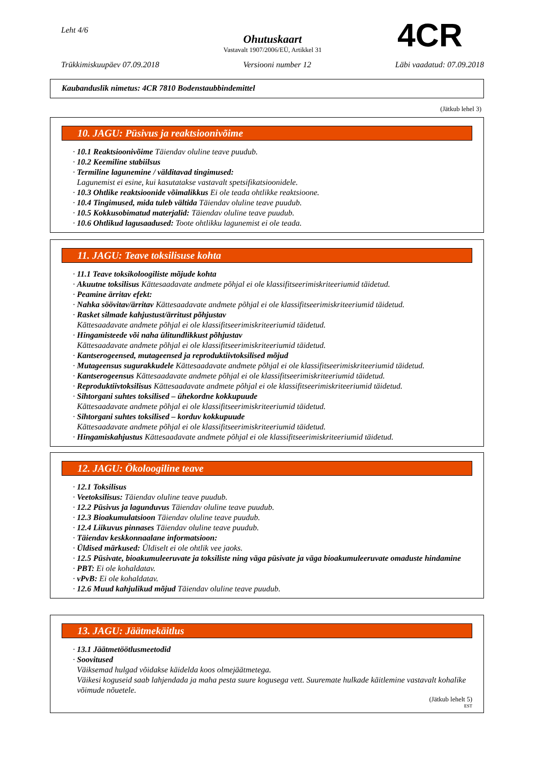Leht 4/6
Ohutuskaart
Vastavalt 1907/2006/EÜ, Artikkel 31
4CR
Trükkimiskuupäev 07.09.2018 Versiooni number 12 Läbi vaadatud: 07.09.2018
Kaubanduslik nimetus: 4CR 7810 Bodenstaubbindemittel
(Jätkub lehel 3)
10. JAGU: Püsivus ja reaktsioonivõime
· 10.1 Reaktsioonivõime Täiendav oluline teave puudub.
· 10.2 Keemiline stabiilsus
· Termiline lagunemine / välditavad tingimused:
Lagunemist ei esine, kui kasutatakse vastavalt spetsifikatsioonidele.
· 10.3 Ohtlike reaktsioonide võimalikkus Ei ole teada ohtlikke reaktsioone.
· 10.4 Tingimused, mida tuleb vältida Täiendav oluline teave puudub.
· 10.5 Kokkusobimatud materjalid: Täiendav oluline teave puudub.
· 10.6 Ohtlikud lagusaadused: Toote ohtlikku lagunemist ei ole teada.
11. JAGU: Teave toksilisuse kohta
· 11.1 Teave toksikoloogiliste mõjude kohta
· Akuutne toksilisus Kättesaadavate andmete põhjal ei ole klassifitseerimiskriteeriumid täidetud.
· Peamine ärritav efekt:
· Nahka söövitav/ärritav Kättesaadavate andmete põhjal ei ole klassifitseerimiskriteeriumid täidetud.
· Rasket silmade kahjustust/ärritust põhjustav
Kättesaadavate andmete põhjal ei ole klassifitseerimiskriteeriumid täidetud.
· Hingamisteede või naha ülitundlikkust põhjustav
Kättesaadavate andmete põhjal ei ole klassifitseerimiskriteeriumid täidetud.
· Kantserogeensed, mutageensed ja reproduktiivtoksilised mõjud
· Mutageensus sugurakkudele Kättesaadavate andmete põhjal ei ole klassifitseerimiskriteeriumid täidetud.
· Kantserogeensus Kättesaadavate andmete põhjal ei ole klassifitseerimiskriteeriumid täidetud.
· Reproduktiivtoksilisus Kättesaadavate andmete põhjal ei ole klassifitseerimiskriteeriumid täidetud.
· Sihtorgani suhtes toksilised – ühekordne kokkupuude
Kättesaadavate andmete põhjal ei ole klassifitseerimiskriteeriumid täidetud.
· Sihtorgani suhtes toksilised – korduv kokkupuude
Kättesaadavate andmete põhjal ei ole klassifitseerimiskriteeriumid täidetud.
· Hingamiskahjustus Kättesaadavate andmete põhjal ei ole klassifitseerimiskriteeriumid täidetud.
12. JAGU: Ökoloogiline teave
· 12.1 Toksilisus
· Veetoksilisus: Täiendav oluline teave puudub.
· 12.2 Püsivus ja lagunduvus Täiendav oluline teave puudub.
· 12.3 Bioakumulatsioon Täiendav oluline teave puudub.
· 12.4 Liikuvus pinnases Täiendav oluline teave puudub.
· Täiendav keskkonnaalane informatsioon:
· Üldised märkused: Üldiselt ei ole ohtlik vee jaoks.
· 12.5 Püsivate, bioakumuleeruvate ja toksiliste ning väga püsivate ja väga bioakumuleeruvate omaduste hindamine
· PBT: Ei ole kohaldatav.
· vPvB: Ei ole kohaldatav.
· 12.6 Muud kahjulikud mõjud Täiendav oluline teave puudub.
13. JAGU: Jäätmekäitlus
· 13.1 Jäätmetöötlusmeetodid
· Soovitused
Väiksemad hulgad võidakse käidelda koos olmejäätmetega.
Väikesi koguseid saab lahjendada ja maha pesta suure kogusega vett. Suuremate hulkade käitlemine vastavalt kohalike võimude nõuetele.
(Jätkub lehelt 5)
EST